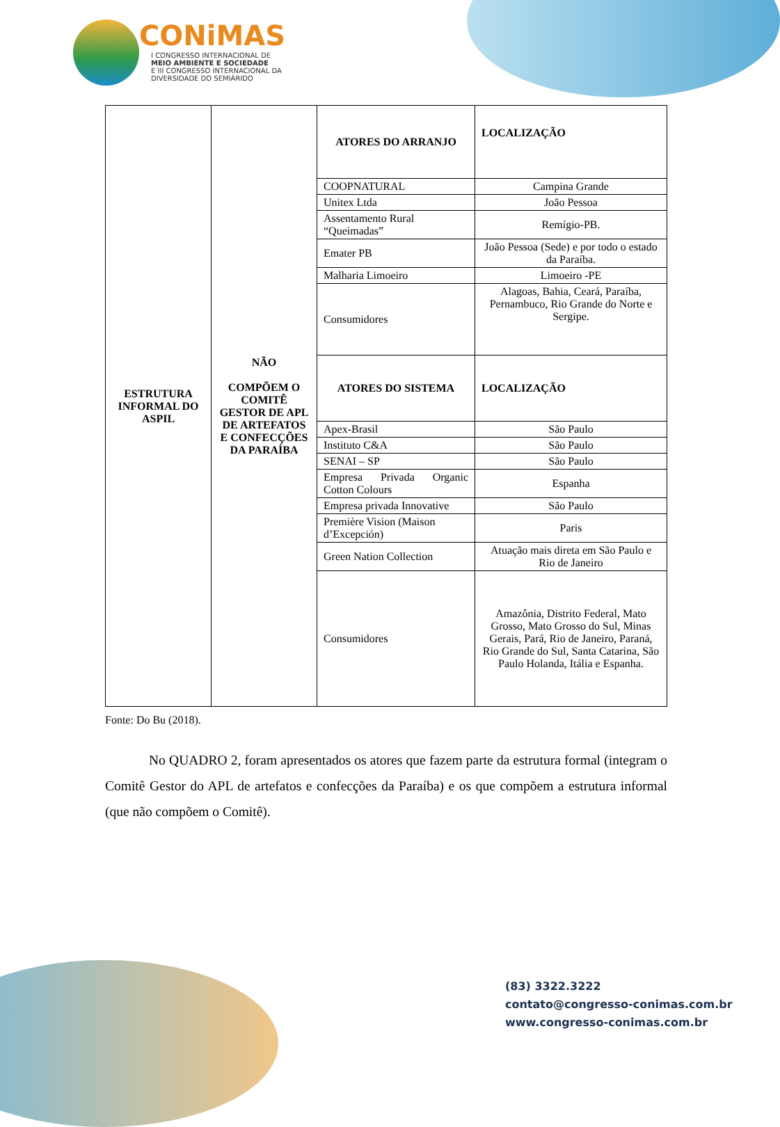CONiMAS
I CONGRESSO INTERNACIONAL DE
MEIO AMBIENTE E SOCIEDADE
E III CONGRESSO INTERNACIONAL DA DIVERSIDADE DO SEMIÁRIDO
| ESTRUTURA INFORMAL DO ASPIL | NÃO COMPÕEM O COMITÊ GESTOR DE APL DE ARTEFATOS E CONFECÇÕES DA PARAÍBA | ATORES DO ARRANJO | LOCALIZAÇÃO |
| | | COOPNATURAL | Campina Grande |
| | | Unitex Ltda | João Pessoa |
| | | Assentamento Rural “Queimadas” | Remígio-PB. |
| | | Emater PB | João Pessoa (Sede) e por todo o estado da Paraíba. |
| | | Malharia Limoeiro | Limoeiro -PE |
| | | Consumidores | Alagoas, Bahia, Ceará, Paraíba, Pernambuco, Rio Grande do Norte e Sergipe. |
| | | ATORES DO SISTEMA | LOCALIZAÇÃO |
| | | Apex-Brasil | São Paulo |
| | | Instituto C&A | São Paulo |
| | | SENAI – SP | São Paulo |
| | | Empresa Privada Organic Cotton Colours | Espanha |
| | | Empresa privada Innovative | São Paulo |
| | | Première Vision (Maison d’Excepción) | Paris |
| | | Green Nation Collection | Atuação mais direta em São Paulo e Rio de Janeiro |
| | | Consumidores | Amazônia, Distrito Federal, Mato Grosso, Mato Grosso do Sul, Minas Gerais, Pará, Rio de Janeiro, Paraná, Rio Grande do Sul, Santa Catarina, São Paulo Holanda, Itália e Espanha. |
Fonte: Do Bu (2018).
No QUADRO 2, foram apresentados os atores que fazem parte da estrutura formal (integram o Comitê Gestor do APL de artefatos e confecções da Paraíba) e os que compõem a estrutura informal (que não compõem o Comitê).
(83) 3322.3222
contato@congresso-conimas.com.br
www.congresso-conimas.com.br